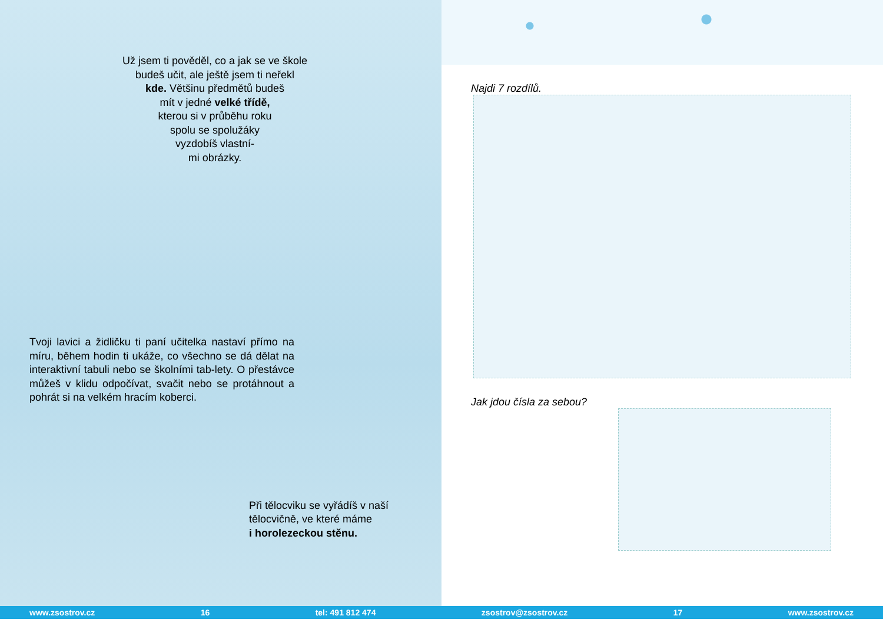Už jsem ti pověděl, co a jak se ve škole
budeš učit, ale ještě jsem ti neřekl
kde. Většinu předmětů budeš
mít v jedné velké třídě,
kterou si v průběhu roku
spolu se spolužáky
vyzdobíš vlastní-
mi obrázky.
Tvoji lavici a židličku ti paní učitelka nastaví přímo na míru, během hodin ti ukáže, co všechno se dá dělat na interaktivní tabuli nebo se školními tab-lety. O přestávce můžeš v klidu odpočívat, svačit nebo se protáhnout a pohrát si na velkém hracím koberci.
Při tělocviku se vyřádíš v naší
tělocvičně, ve které máme
i horolezeckou stěnu.
Najdi 7 rozdílů.
Jak jdou čísla za sebou?
www.zsostrov.cz 16 tel: 491 812 474 zsostrov@zsostrov.cz 17 www.zsostrov.cz